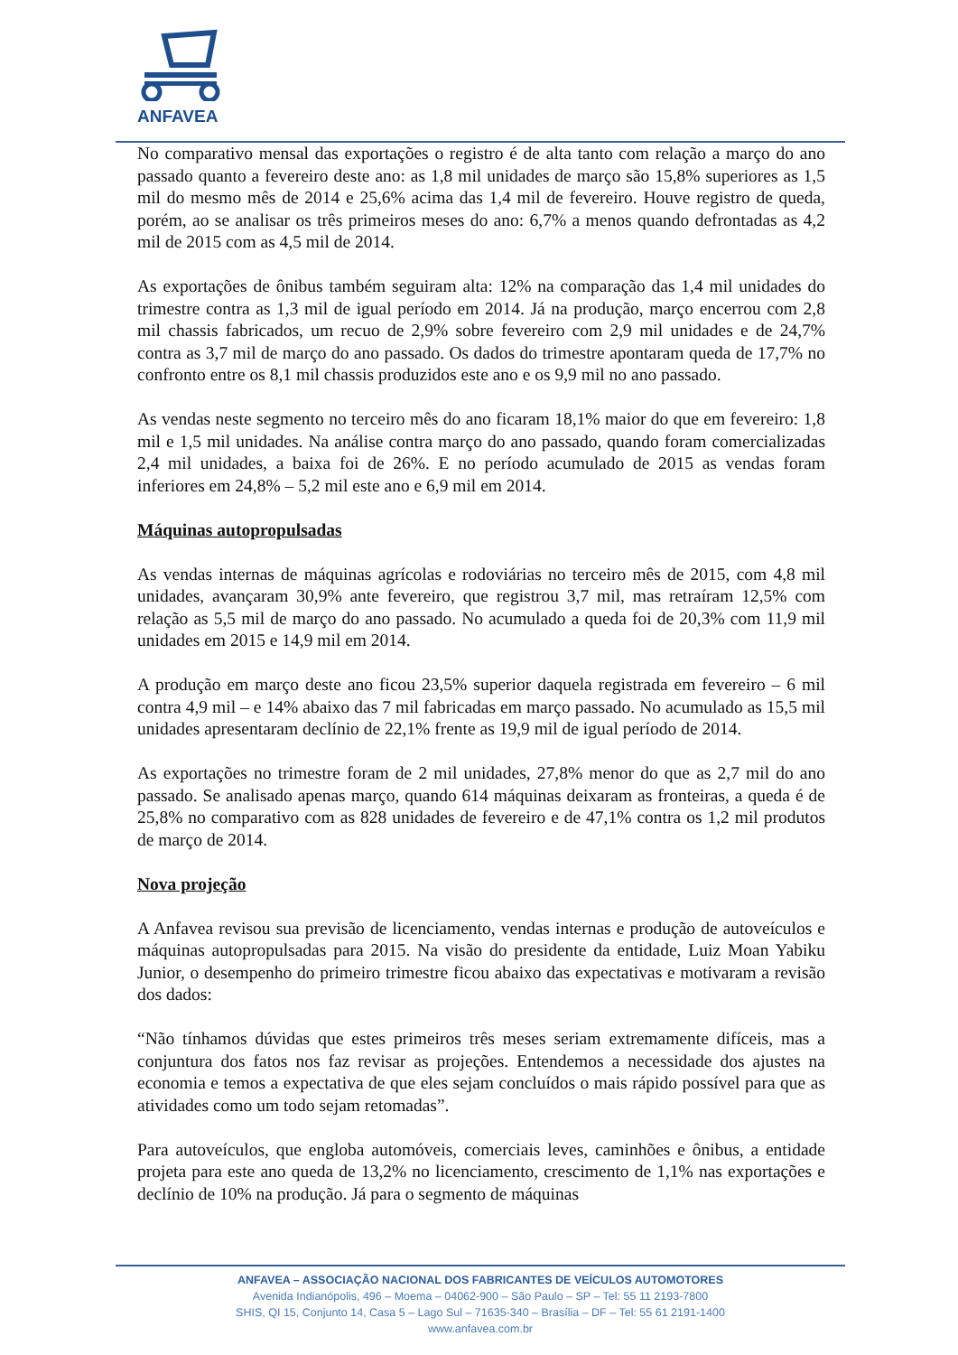ANFAVEA
No comparativo mensal das exportações o registro é de alta tanto com relação a março do ano passado quanto a fevereiro deste ano: as 1,8 mil unidades de março são 15,8% superiores as 1,5 mil do mesmo mês de 2014 e 25,6% acima das 1,4 mil de fevereiro. Houve registro de queda, porém, ao se analisar os três primeiros meses do ano: 6,7% a menos quando defrontadas as 4,2 mil de 2015 com as 4,5 mil de 2014.
As exportações de ônibus também seguiram alta: 12% na comparação das 1,4 mil unidades do trimestre contra as 1,3 mil de igual período em 2014. Já na produção, março encerrou com 2,8 mil chassis fabricados, um recuo de 2,9% sobre fevereiro com 2,9 mil unidades e de 24,7% contra as 3,7 mil de março do ano passado. Os dados do trimestre apontaram queda de 17,7% no confronto entre os 8,1 mil chassis produzidos este ano e os 9,9 mil no ano passado.
As vendas neste segmento no terceiro mês do ano ficaram 18,1% maior do que em fevereiro: 1,8 mil e 1,5 mil unidades. Na análise contra março do ano passado, quando foram comercializadas 2,4 mil unidades, a baixa foi de 26%. E no período acumulado de 2015 as vendas foram inferiores em 24,8% – 5,2 mil este ano e 6,9 mil em 2014.
Máquinas autopropulsadas
As vendas internas de máquinas agrícolas e rodoviárias no terceiro mês de 2015, com 4,8 mil unidades, avançaram 30,9% ante fevereiro, que registrou 3,7 mil, mas retraíram 12,5% com relação as 5,5 mil de março do ano passado. No acumulado a queda foi de 20,3% com 11,9 mil unidades em 2015 e 14,9 mil em 2014.
A produção em março deste ano ficou 23,5% superior daquela registrada em fevereiro – 6 mil contra 4,9 mil – e 14% abaixo das 7 mil fabricadas em março passado. No acumulado as 15,5 mil unidades apresentaram declínio de 22,1% frente as 19,9 mil de igual período de 2014.
As exportações no trimestre foram de 2 mil unidades, 27,8% menor do que as 2,7 mil do ano passado. Se analisado apenas março, quando 614 máquinas deixaram as fronteiras, a queda é de 25,8% no comparativo com as 828 unidades de fevereiro e de 47,1% contra os 1,2 mil produtos de março de 2014.
Nova projeção
A Anfavea revisou sua previsão de licenciamento, vendas internas e produção de autoveículos e máquinas autopropulsadas para 2015. Na visão do presidente da entidade, Luiz Moan Yabiku Junior, o desempenho do primeiro trimestre ficou abaixo das expectativas e motivaram a revisão dos dados:
“Não tínhamos dúvidas que estes primeiros três meses seriam extremamente difíceis, mas a conjuntura dos fatos nos faz revisar as projeções. Entendemos a necessidade dos ajustes na economia e temos a expectativa de que eles sejam concluídos o mais rápido possível para que as atividades como um todo sejam retomadas”.
Para autoveículos, que engloba automóveis, comerciais leves, caminhões e ônibus, a entidade projeta para este ano queda de 13,2% no licenciamento, crescimento de 1,1% nas exportações e declínio de 10% na produção. Já para o segmento de máquinas
ANFAVEA – ASSOCIAÇÃO NACIONAL DOS FABRICANTES DE VEÍCULOS AUTOMOTORES
Avenida Indianópolis, 496 – Moema – 04062-900 – São Paulo – SP – Tel: 55 11 2193-7800
SHIS, QI 15, Conjunto 14, Casa 5 – Lago Sul – 71635-340 – Brasília – DF – Tel: 55 61 2191-1400
www.anfavea.com.br